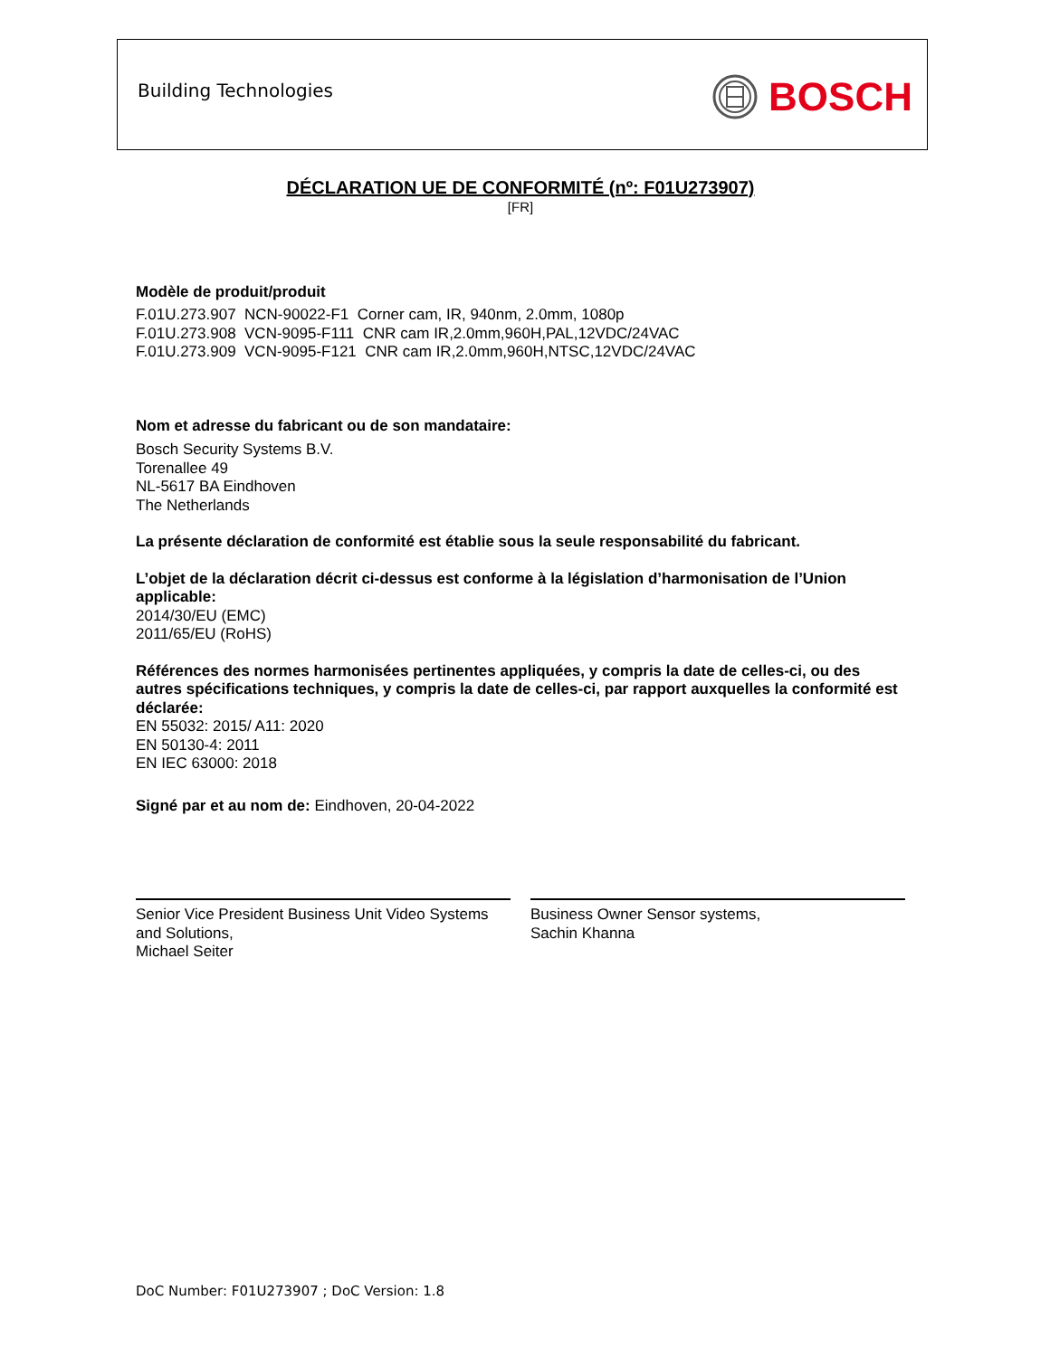Building Technologies BOSCH
DÉCLARATION UE DE CONFORMITÉ (nº: F01U273907)
[FR]
Modèle de produit/produit
F.01U.273.907 NCN-90022-F1 Corner cam, IR, 940nm, 2.0mm, 1080p
F.01U.273.908 VCN-9095-F111 CNR cam IR,2.0mm,960H,PAL,12VDC/24VAC
F.01U.273.909 VCN-9095-F121 CNR cam IR,2.0mm,960H,NTSC,12VDC/24VAC
Nom et adresse du fabricant ou de son mandataire:
Bosch Security Systems B.V.
Torenallee 49
NL-5617 BA Eindhoven
The Netherlands
La présente déclaration de conformité est établie sous la seule responsabilité du fabricant.
L’objet de la déclaration décrit ci-dessus est conforme à la législation d’harmonisation de l’Union applicable:
2014/30/EU (EMC)
2011/65/EU (RoHS)
Références des normes harmonisées pertinentes appliquées, y compris la date de celles-ci, ou des autres spécifications techniques, y compris la date de celles-ci, par rapport auxquelles la conformité est déclarée:
EN 55032: 2015/ A11: 2020
EN 50130-4: 2011
EN IEC 63000: 2018
Signé par et au nom de: Eindhoven, 20-04-2022
Senior Vice President Business Unit Video Systems and Solutions,
Michael Seiter
Business Owner Sensor systems,
Sachin Khanna
DoC Number: F01U273907 ; DoC Version: 1.8